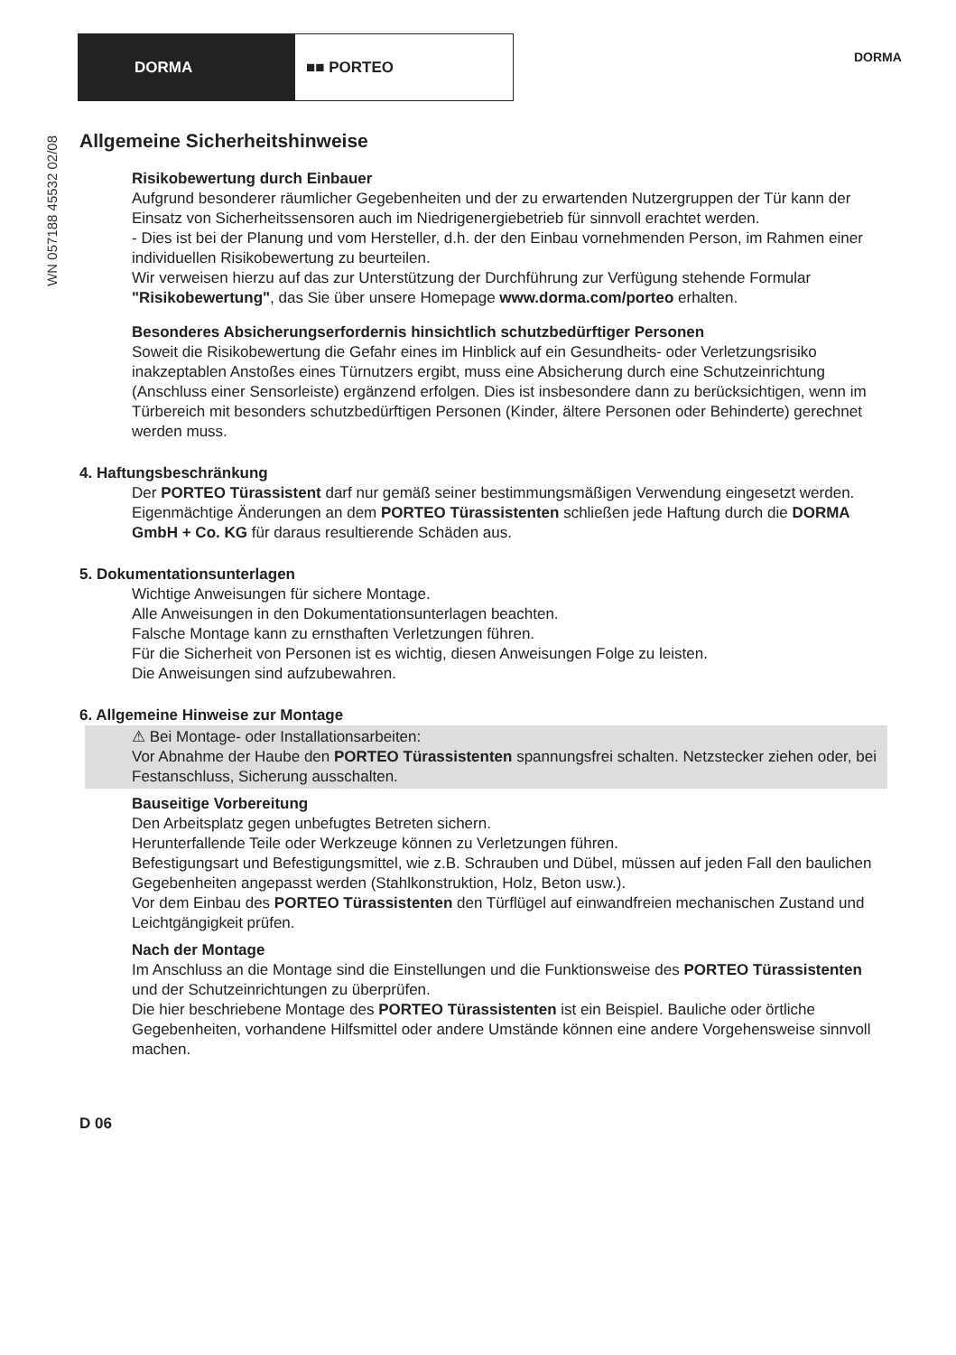DORMA ■■ PORTEO
DORMA
WN 057188 45532 02/08
Allgemeine Sicherheitshinweise
Risikobewertung durch Einbauer
Aufgrund besonderer räumlicher Gegebenheiten und der zu erwartenden Nutzergruppen der Tür kann der Einsatz von Sicherheitssensoren auch im Niedrigenergiebetrieb für sinnvoll erachtet werden.
- Dies ist bei der Planung und vom Hersteller, d.h. der den Einbau vornehmenden Person, im Rahmen einer individuellen Risikobewertung zu beurteilen.
Wir verweisen hierzu auf das zur Unterstützung der Durchführung zur Verfügung stehende Formular "Risikobewertung", das Sie über unsere Homepage www.dorma.com/porteo erhalten.
Besonderes Absicherungserfordernis hinsichtlich schutzbedürftiger Personen
Soweit die Risikobewertung die Gefahr eines im Hinblick auf ein Gesundheits- oder Verletzungsrisiko inakzeptablen Anstoßes eines Türnutzers ergibt, muss eine Absicherung durch eine Schutzeinrichtung (Anschluss einer Sensorleiste) ergänzend erfolgen. Dies ist insbesondere dann zu berücksichtigen, wenn im Türbereich mit besonders schutzbedürftigen Personen (Kinder, ältere Personen oder Behinderte) gerechnet werden muss.
4. Haftungsbeschränkung
Der PORTEO Türassistent darf nur gemäß seiner bestimmungsmäßigen Verwendung eingesetzt werden.
Eigenmächtige Änderungen an dem PORTEO Türassistenten schließen jede Haftung durch die DORMA GmbH + Co. KG für daraus resultierende Schäden aus.
5. Dokumentationsunterlagen
Wichtige Anweisungen für sichere Montage.
Alle Anweisungen in den Dokumentationsunterlagen beachten.
Falsche Montage kann zu ernsthaften Verletzungen führen.
Für die Sicherheit von Personen ist es wichtig, diesen Anweisungen Folge zu leisten.
Die Anweisungen sind aufzubewahren.
6. Allgemeine Hinweise zur Montage
⚠ Bei Montage- oder Installationsarbeiten:
Vor Abnahme der Haube den PORTEO Türassistenten spannungsfrei schalten. Netzstecker ziehen oder, bei Festanschluss, Sicherung ausschalten.
Bauseitige Vorbereitung
Den Arbeitsplatz gegen unbefugtes Betreten sichern.
Herunterfallende Teile oder Werkzeuge können zu Verletzungen führen.
Befestigungsart und Befestigungsmittel, wie z.B. Schrauben und Dübel, müssen auf jeden Fall den baulichen Gegebenheiten angepasst werden (Stahlkonstruktion, Holz, Beton usw.).
Vor dem Einbau des PORTEO Türassistenten den Türflügel auf einwandfreien mechanischen Zustand und Leichtgängigkeit prüfen.
Nach der Montage
Im Anschluss an die Montage sind die Einstellungen und die Funktionsweise des PORTEO Türassistenten und der Schutzeinrichtungen zu überprüfen.
Die hier beschriebene Montage des PORTEO Türassistenten ist ein Beispiel. Bauliche oder örtliche Gegebenheiten, vorhandene Hilfsmittel oder andere Umstände können eine andere Vorgehensweise sinnvoll machen.
D 06